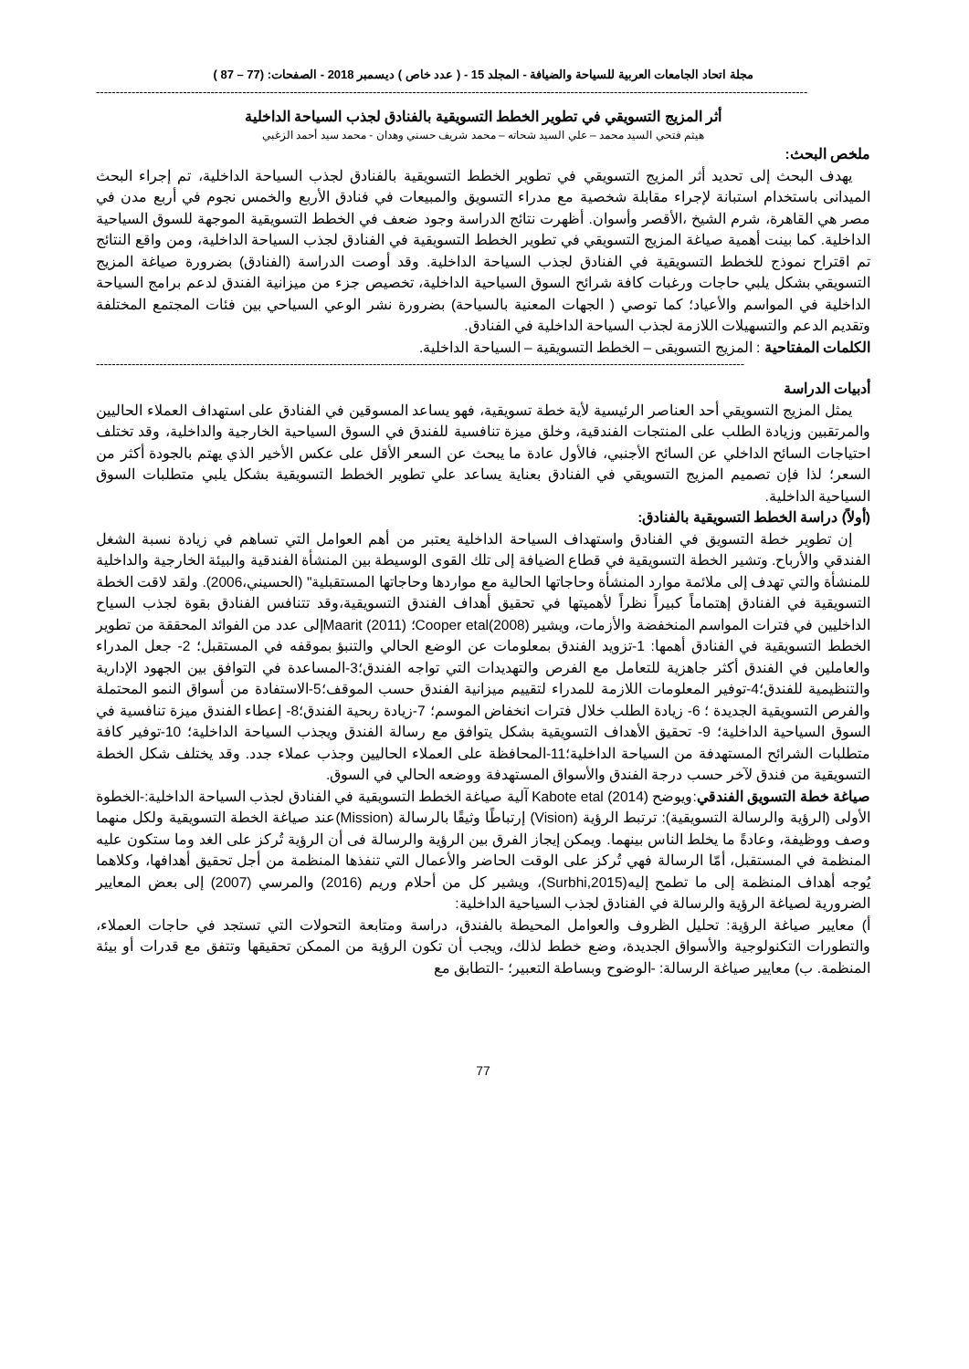مجلة اتحاد الجامعات العربية للسياحة والضيافة - المجلد 15 - ( عدد خاص ) ديسمبر 2018 - الصفحات: (77 – 87 )
------------------------------------------------------------------------------------------------------------------------------------------------------------------------------------
أثر المزيج التسويقي في تطوير الخطط التسويقية بالفنادق لجذب السياحة الداخلية
هيثم فتحي السيد محمد – علي السيد شحاته – محمد شريف حسني وهدان - محمد سيد أحمد الزغبي
ملخص البحث:
يهدف البحث إلى تحديد أثر المزيج التسويقي في تطوير الخطط التسويقية بالفنادق لجذب السياحة الداخلية، تم إجراء البحث الميدانى باستخدام استبانة لإجراء مقابلة شخصية مع مدراء التسويق والمبيعات في فنادق الأربع والخمس نجوم في أربع مدن في مصر هي القاهرة، شرم الشيخ ،الأقصر وأسوان. أظهرت نتائج الدراسة وجود ضعف في الخطط التسويقية الموجهة للسوق السياحية الداخلية. كما بينت أهمية صياغة المزيج التسويقي في تطوير الخطط التسويقية في الفنادق لجذب السياحة الداخلية، ومن واقع النتائج تم اقتراح نموذج للخطط التسويقية في الفنادق لجذب السياحة الداخلية. وقد أوصت الدراسة (الفنادق) بضرورة صياغة المزيج التسويقي بشكل يلبي حاجات ورغبات كافة شرائح السوق السياحية الداخلية، تخصيص جزء من ميزانية الفندق لدعم برامج السياحة الداخلية في المواسم والأعياد؛ كما توصي ( الجهات المعنية بالسياحة) بضرورة نشر الوعي السياحي بين فئات المجتمع المختلفة وتقديم الدعم والتسهيلات اللازمة لجذب السياحة الداخلية في الفنادق.
الكلمات المفتاحية : المزيج التسويقى – الخطط التسويقية – السياحة الداخلية.
--------------------------------------------------------------------------------------------------------------------------------------------------------------------
أدبيات الدراسة
يمثل المزيج التسويقي أحد العناصر الرئيسية لأية خطة تسويقية، فهو يساعد المسوقين في الفنادق على استهداف العملاء الحاليين والمرتقبين وزيادة الطلب على المنتجات الفندقية، وخلق ميزة تنافسية للفندق في السوق السياحية الخارجية والداخلية، وقد تختلف احتياجات السائح الداخلي عن السائح الأجنبي، فالأول عادة ما يبحث عن السعر الأقل على عكس الأخير الذي يهتم بالجودة أكثر من السعر؛ لذا فإن تصميم المزيج التسويقي في الفنادق بعناية يساعد علي تطوير الخطط التسويقية بشكل يلبي متطلبات السوق السياحية الداخلية.
(أولاً) دراسة الخطط التسويقية بالفنادق:
إن تطوير خطة التسويق في الفنادق واستهداف السياحة الداخلية يعتبر من أهم العوامل التي تساهم في زيادة نسبة الشغل الفندقي والأرباح. وتشير الخطة التسويقية في قطاع الضيافة إلى تلك القوى الوسيطة بين المنشأة الفندقية والبيئة الخارجية والداخلية للمنشأة والتي تهدف إلى ملائمة موارد المنشأة وحاجاتها الحالية مع مواردها وحاجاتها المستقبلية" (الحسيني،2006). ولقد لاقت الخطة التسويقية في الفنادق إهتماماً كبيراً نظراً لأهميتها في تحقيق أهداف الفندق التسويقية،وقد تتنافس الفنادق بقوة لجذب السياح الداخليين في فترات المواسم المنخفضة والأزمات، ويشير Cooper etal(2008)؛ Maarit (2011)إلى عدد من الفوائد المحققة من تطوير الخطط التسويقية في الفنادق أهمها: 1-تزويد الفندق بمعلومات عن الوضع الحالي والتنبؤ بموقفه في المستقبل؛ 2- جعل المدراء والعاملين في الفندق أكثر جاهزية للتعامل مع الفرص والتهديدات التي تواجه الفندق؛3-المساعدة في التوافق بين الجهود الإدارية والتنظيمية للفندق؛4-توفير المعلومات اللازمة للمدراء لتقييم ميزانية الفندق حسب الموقف؛5-الاستفادة من أسواق النمو المحتملة والفرص التسويقية الجديدة ؛ 6- زيادة الطلب خلال فترات انخفاض الموسم؛ 7-زيادة ربحية الفندق؛8- إعطاء الفندق ميزة تنافسية في السوق السياحية الداخلية؛ 9- تحقيق الأهداف التسويقية بشكل يتوافق مع رسالة الفندق ويجذب السياحة الداخلية؛ 10-توفير كافة متطلبات الشرائح المستهدفة من السياحة الداخلية؛11-المحافظة على العملاء الحاليين وجذب عملاء جدد. وقد يختلف شكل الخطة التسويقية من فندق لآخر حسب درجة الفندق والأسواق المستهدفة ووضعه الحالي في السوق.
صياغة خطة التسويق الفندقي:ويوضح Kabote etal (2014) آلية صياغة الخطط التسويقية في الفنادق لجذب السياحة الداخلية:-الخطوة الأولى (الرؤية والرسالة التسويقية): ترتبط الرؤية (Vision) إرتباطًا وثيقًا بالرسالة (Mission)عند صياغة الخطة التسويقية ولكل منهما وصف ووظيفة، وعادةً ما يخلط الناس بينهما. ويمكن إيجاز الفرق بين الرؤية والرسالة فى أن الرؤية تُركز على الغد وما ستكون عليه المنظمة في المستقبل، أمّا الرسالة فهي تُركز على الوقت الحاضر والأعمال التي تنفذها المنظمة من أجل تحقيق أهدافها، وكلاهما يُوجه أهداف المنظمة إلى ما تطمح إليه(Surbhi,2015)، ويشير كل من أحلام وريم (2016) والمرسي (2007) إلى بعض المعايير الضرورية لصياغة الرؤية والرسالة في الفنادق لجذب السياحية الداخلية:
أ) معايير صياغة الرؤية: تحليل الظروف والعوامل المحيطة بالفندق، دراسة ومتابعة التحولات التي تستجد في حاجات العملاء، والتطورات التكنولوجية والأسواق الجديدة، وضع خطط لذلك، ويجب أن تكون الرؤية من الممكن تحقيقها وتتفق مع قدرات أو بيئة المنظمة. ب) معايير صياغة الرسالة: -الوضوح وبساطة التعبير؛ -التطابق مع
77